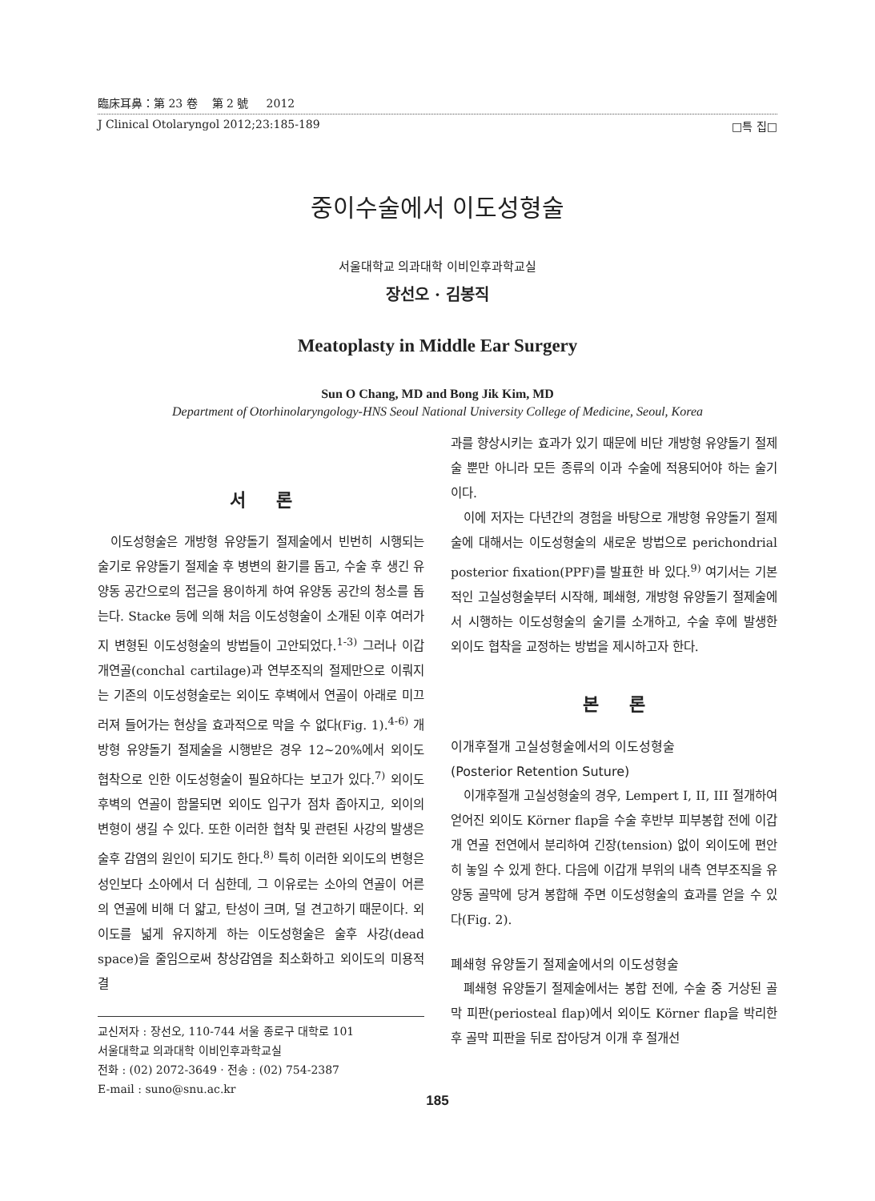臨床耳鼻：第 23 卷 第 2 號 2012
J Clinical Otolaryngol 2012;23:185-189 □특 집□
중이수술에서 이도성형술
서울대학교 의과대학 이비인후과학교실
장선오 · 김봉직
Meatoplasty in Middle Ear Surgery
Sun O Chang, MD and Bong Jik Kim, MD
Department of Otorhinolaryngology-HNS Seoul National University College of Medicine, Seoul, Korea
서 론
이도성형술은 개방형 유양돌기 절제술에서 빈번히 시행되는 술기로 유양돌기 절제술 후 병변의 환기를 돕고, 수술 후 생긴 유양동 공간으로의 접근을 용이하게 하여 유양동 공간의 청소를 돕는다. Stacke 등에 의해 처음 이도성형술이 소개된 이후 여러가지 변형된 이도성형술의 방법들이 고안되었다.<sup>1-3)</sup> 그러나 이갑개연골(conchal cartilage)과 연부조직의 절제만으로 이뤄지는 기존의 이도성형술로는 외이도 후벽에서 연골이 아래로 미끄러져 들어가는 현상을 효과적으로 막을 수 없다(Fig. 1).<sup>4-6)</sup> 개방형 유양돌기 절제술을 시행받은 경우 12~20%에서 외이도 협착으로 인한 이도성형술이 필요하다는 보고가 있다.<sup>7)</sup> 외이도 후벽의 연골이 함몰되면 외이도 입구가 점차 좁아지고, 외이의 변형이 생길 수 있다. 또한 이러한 협착 및 관련된 사강의 발생은 술후 감염의 원인이 되기도 한다.<sup>8)</sup> 특히 이러한 외이도의 변형은 성인보다 소아에서 더 심한데, 그 이유로는 소아의 연골이 어른의 연골에 비해 더 얇고, 탄성이 크며, 덜 견고하기 때문이다. 외이도를 넓게 유지하게 하는 이도성형술은 술후 사강(dead space)을 줄임으로써 창상감염을 최소화하고 외이도의 미용적 결
교신저자 : 장선오, 110-744 서울 종로구 대학로 101
서울대학교 의과대학 이비인후과학교실
전화 : (02) 2072-3649 · 전송 : (02) 754-2387
E-mail : suno@snu.ac.kr
과를 향상시키는 효과가 있기 때문에 비단 개방형 유양돌기 절제술 뿐만 아니라 모든 종류의 이과 수술에 적용되어야 하는 술기이다.
이에 저자는 다년간의 경험을 바탕으로 개방형 유양돌기 절제술에 대해서는 이도성형술의 새로운 방법으로 perichondrial posterior fixation(PPF)를 발표한 바 있다.<sup>9)</sup> 여기서는 기본적인 고실성형술부터 시작해, 폐쇄형, 개방형 유양돌기 절제술에서 시행하는 이도성형술의 술기를 소개하고, 수술 후에 발생한 외이도 협착을 교정하는 방법을 제시하고자 한다.
본 론
이개후절개 고실성형술에서의 이도성형술
(Posterior Retention Suture)
이개후절개 고실성형술의 경우, Lempert I, II, III 절개하여 얻어진 외이도 Körner flap을 수술 후반부 피부봉합 전에 이갑개 연골 전연에서 분리하여 긴장(tension) 없이 외이도에 편안히 놓일 수 있게 한다. 다음에 이갑개 부위의 내측 연부조직을 유양동 골막에 당겨 봉합해 주면 이도성형술의 효과를 얻을 수 있다(Fig. 2).
폐쇄형 유양돌기 절제술에서의 이도성형술
폐쇄형 유양돌기 절제술에서는 봉합 전에, 수술 중 거상된 골막 피판(periosteal flap)에서 외이도 Körner flap을 박리한 후 골막 피판을 뒤로 잡아당겨 이개 후 절개선
185